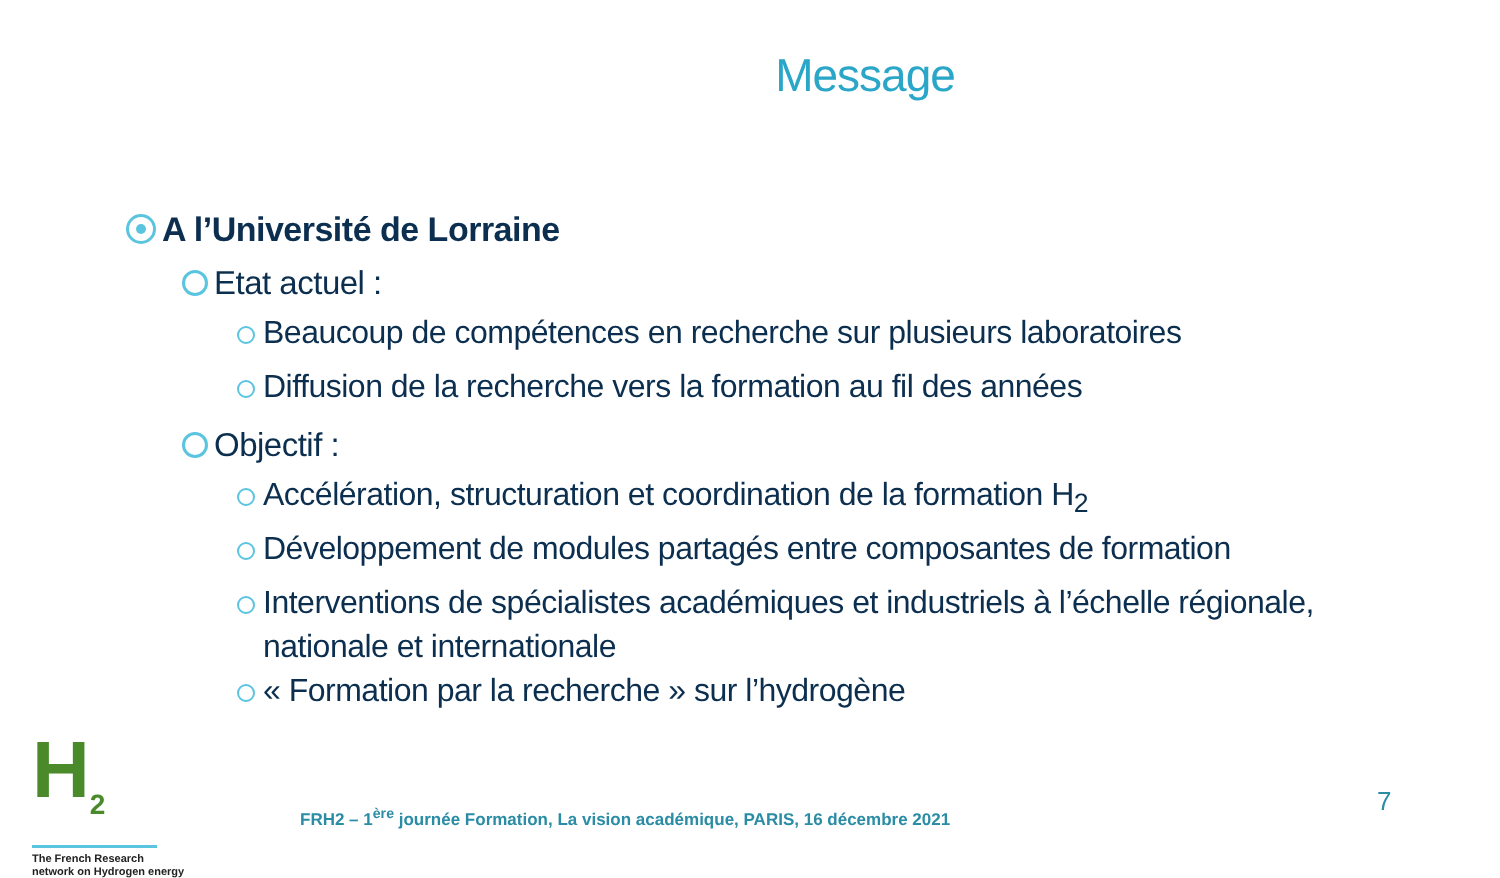Message
A l’Université de Lorraine
Etat actuel :
Beaucoup de compétences en recherche sur plusieurs laboratoires
Diffusion de la recherche vers la formation au fil des années
Objectif :
Accélération, structuration et coordination de la formation H<sub>2</sub>
Développement de modules partagés entre composantes de formation
Interventions de spécialistes académiques et industriels à l’échelle régionale,
nationale et internationale
« Formation par la recherche » sur l’hydrogène
H<sub>2</sub>
The French Research
network on Hydrogen energy
FRH2 – 1<sup>ère</sup> journée Formation, La vision académique, PARIS, 16 décembre 2021
7